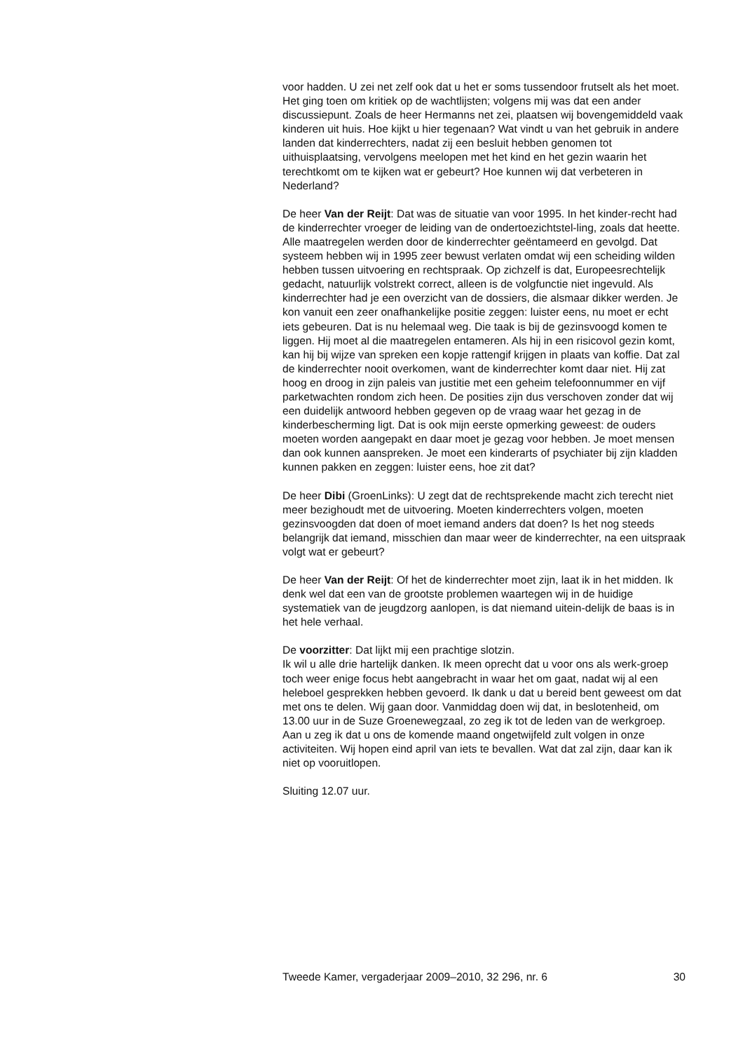voor hadden. U zei net zelf ook dat u het er soms tussendoor frutselt als het moet. Het ging toen om kritiek op de wachtlijsten; volgens mij was dat een ander discussiepunt. Zoals de heer Hermanns net zei, plaatsen wij bovengemiddeld vaak kinderen uit huis. Hoe kijkt u hier tegenaan? Wat vindt u van het gebruik in andere landen dat kinderrechters, nadat zij een besluit hebben genomen tot uithuisplaatsing, vervolgens meelopen met het kind en het gezin waarin het terechtkomt om te kijken wat er gebeurt? Hoe kunnen wij dat verbeteren in Nederland?
De heer Van der Reijt: Dat was de situatie van voor 1995. In het kinder-recht had de kinderrechter vroeger de leiding van de ondertoezichtstel-ling, zoals dat heette. Alle maatregelen werden door de kinderrechter geëntameerd en gevolgd. Dat systeem hebben wij in 1995 zeer bewust verlaten omdat wij een scheiding wilden hebben tussen uitvoering en rechtspraak. Op zichzelf is dat, Europeesrechtelijk gedacht, natuurlijk volstrekt correct, alleen is de volgfunctie niet ingevuld. Als kinderrechter had je een overzicht van de dossiers, die alsmaar dikker werden. Je kon vanuit een zeer onafhankelijke positie zeggen: luister eens, nu moet er echt iets gebeuren. Dat is nu helemaal weg. Die taak is bij de gezinsvoogd komen te liggen. Hij moet al die maatregelen entameren. Als hij in een risicovol gezin komt, kan hij bij wijze van spreken een kopje rattengif krijgen in plaats van koffie. Dat zal de kinderrechter nooit overkomen, want de kinderrechter komt daar niet. Hij zat hoog en droog in zijn paleis van justitie met een geheim telefoonnummer en vijf parketwachten rondom zich heen. De posities zijn dus verschoven zonder dat wij een duidelijk antwoord hebben gegeven op de vraag waar het gezag in de kinderbescherming ligt. Dat is ook mijn eerste opmerking geweest: de ouders moeten worden aangepakt en daar moet je gezag voor hebben. Je moet mensen dan ook kunnen aanspreken. Je moet een kinderarts of psychiater bij zijn kladden kunnen pakken en zeggen: luister eens, hoe zit dat?
De heer Dibi (GroenLinks): U zegt dat de rechtsprekende macht zich terecht niet meer bezighoudt met de uitvoering. Moeten kinderrechters volgen, moeten gezinsvoogden dat doen of moet iemand anders dat doen? Is het nog steeds belangrijk dat iemand, misschien dan maar weer de kinderrechter, na een uitspraak volgt wat er gebeurt?
De heer Van der Reijt: Of het de kinderrechter moet zijn, laat ik in het midden. Ik denk wel dat een van de grootste problemen waartegen wij in de huidige systematiek van de jeugdzorg aanlopen, is dat niemand uitein-delijk de baas is in het hele verhaal.
De voorzitter: Dat lijkt mij een prachtige slotzin.
Ik wil u alle drie hartelijk danken. Ik meen oprecht dat u voor ons als werk-groep toch weer enige focus hebt aangebracht in waar het om gaat, nadat wij al een heleboel gesprekken hebben gevoerd. Ik dank u dat u bereid bent geweest om dat met ons te delen. Wij gaan door. Vanmiddag doen wij dat, in beslotenheid, om 13.00 uur in de Suze Groenewegzaal, zo zeg ik tot de leden van de werkgroep. Aan u zeg ik dat u ons de komende maand ongetwijfeld zult volgen in onze activiteiten. Wij hopen eind april van iets te bevallen. Wat dat zal zijn, daar kan ik niet op vooruitlopen.
Sluiting 12.07 uur.
Tweede Kamer, vergaderjaar 2009–2010, 32 296, nr. 6 30